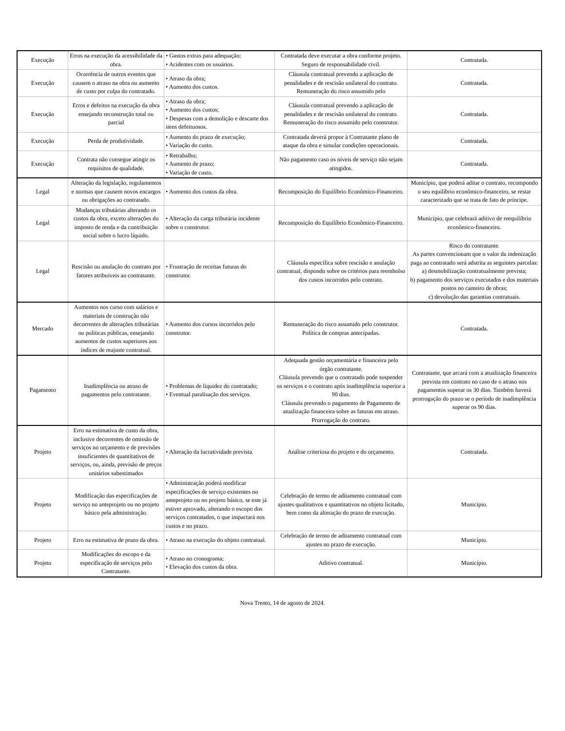| Execução | Erros na execução da acessibilidade da obra. | • Gastos extras para adequação; • Acidentes com os usuários. | Contratada deve executar a obra conforme projeto. Seguro de responsabilidade civil. | Contratada. |
| Execução | Ocorrência de outros eventos que causem o atraso na obra ou aumento de custo por culpa do contratado. | • Atraso da obra; • Aumento dos custos. | Cláusula contratual prevendo a aplicação de penalidades e de rescisão unilateral do contrato. Remuneração do risco assumido pelo | Contratada. |
| Execução | Erros e defeitos na execução da obra ensejando reconstrução total ou parcial | • Atraso da obra; • Aumento dos custos; • Despesas com a demolição e descarte dos itens defeituosos. | Cláusula contratual prevendo a aplicação de penalidades e de rescisão unilateral do contrato. Remuneração do risco assumido pelo construtor. | Contratada. |
| Execução | Perda de produtividade. | • Aumento do prazo de execução; • Variação do custo. | Contratada deverá propor à Contratante plano de ataque da obra e simular condições operacionais. | Contratada. |
| Execução | Contrata não consegue atingir os requisitos de qualidade. | • Retrabalho; • Aumento de prazo; • Variação de custo. | Não pagamento caso os níveis de serviço não sejam atingidos. | Contratada. |
| Legal | Alteração da legislação, regulamentos e normas que causem novos encargos ou obrigações ao contratado. | • Aumento dos custos da obra. | Recomposição do Equilíbrio Econômico-Financeiro. | Município, que poderá aditar o contrato, recompondo o seu equilíbrio econômico-financeiro, se restar caracterizado que se trata de fato de príncipe. |
| Legal | Mudanças tributárias alterando os custos da obra, exceto alterações do imposto de renda e da contribuição social sobre o lucro líquido. | • Alteração da carga tributária incidente sobre o construtor. | Recomposição do Equilíbrio Econômico-Financeiro. | Município, que celebrará aditivo de reequilíbrio econômico-financeiro. |
| Legal | Rescisão ou anulação do contrato por fatores atribuíveis ao contratante. | • Frustração de receitas futuras do construtor. | Cláusula específica sobre rescisão e anulação contratual, dispondo sobre os critérios para reembolso dos custos incorridos pelo contrato. | Risco do contratante. As partes convencionam que o valor da indenização paga ao contratado será adstrita as seguintes parcelas: a) desmobilização contratualmente prevista; b) pagamento dos serviços executados e dos materiais postos no canteiro de obras; c) devolução das garantias contratuais. |
| Mercado | Aumentos nos curso com salários e materiais de construção não decorrentes de alterações tributárias ou políticas públicas, ensejando aumentos de custos superiores aos índices de reajuste contratual. | • Aumento dos cursos incorridos pelo construtor. | Remuneração do risco assumido pelo construtor. Política de compras antecipadas. | Contratada. |
| Pagamento | Inadimplência ou atraso de pagamentos pelo contratante. | • Problemas de liquidez do contratado; • Eventual paralisação dos serviços. | Adequada gestão orçamentária e financeira pelo órgão contratante. Cláusula prevendo que o contratado pode suspender os serviços e o contrato após inadimplência superior a 90 dias. Cláusula prevendo o pagamento de Pagamento de atualização financeira sobre as faturas em atraso. Prorrogação do contrato. | Contratante, que arcará com a atualização financeira prevista em contrato no caso de o atraso nos pagamentos superar os 30 dias. Também haverá prorrogação do prazo se o período de inadimplência superar os 90 dias. |
| Projeto | Erro na estimativa de custo da obra, inclusive decorrentes de omissão de serviços no orçamento e de previsões insuficientes de quantitativos de serviços, ou, ainda, previsão de preços unitários subestimados | • Alteração da lucratividade prevista. | Análise criteriosa do projeto e do orçamento. | Contratada. |
| Projeto | Modificação das especificações de serviço no anteprojeto ou no projeto básico pela administração. | • Administração poderá modificar especificações de serviço existentes no anteprojeto ou no projeto básico, se este já estiver aprovado, alterando o escopo dos serviços contratados, o que impactará nos custos e no prazo. | Celebração de termo de aditamento contratual com ajustes qualitativos e quantitativos no objeto licitado, bem como da alteração do prazo de execução. | Município. |
| Projeto | Erro na estimativa de prazo da obra. | • Atraso na execução do objeto contratual. | Celebração de termo de aditamento contratual com ajustes no prazo de execução. | Município. |
| Projeto | Modificações do escopo e da especificação de serviços pelo Contratante. | • Atraso no cronograma; • Elevação dos custos da obra. | Aditivo contratual. | Município. |
Nova Trento, 14 de agosto de 2024.